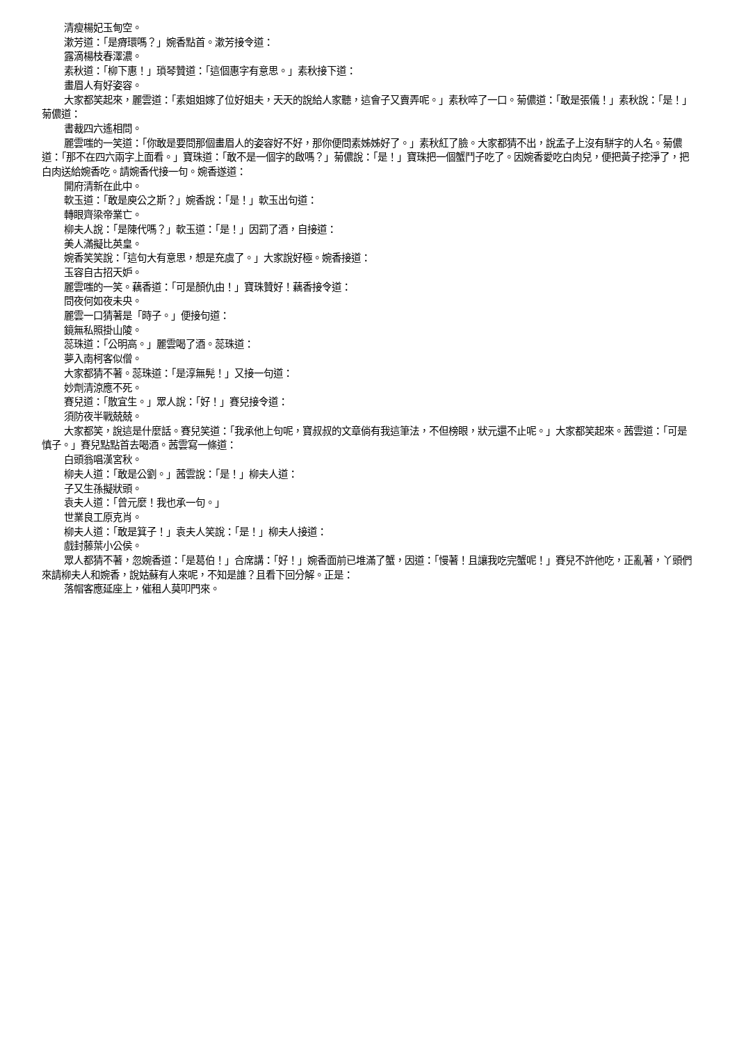清瘦楊妃玉甸空。
漱芳道：「是瘠環嗎？」婉香點首。漱芳接令道：
露滴楊枝春澤濃。
素秋道：「柳下惠！」瑣琴贊道：「這個惠字有意思。」素秋接下道：
畫眉人有好姿容。
大家都笑起來，麗雲道：「素姐姐嫁了位好姐夫，天天的說給人家聽，這會子又賣弄呢。」素秋啐了一口。菊儂道：「敢是張儀！」素秋說：「是！」菊儂道：
書裁四六遙相問。
麗雲嗤的一笑道：「你敢是要問那個畫眉人的姿容好不好，那你便問素姊姊好了。」素秋紅了臉。大家都猜不出，說孟子上沒有駢字的人名。菊儂道：「那不在四六兩字上面看。」寶珠道：「敢不是一個字的啟嗎？」菊儂說：「是！」寶珠把一個蟹鬥子吃了。因婉香愛吃白肉兒，便把黃子挖淨了，把白肉送給婉香吃。請婉香代接一句。婉香遂道：
開府清新在此中。
軟玉道：「敢是庾公之斯？」婉香說：「是！」軟玉出句道：
轉眼齊梁帝業亡。
柳夫人說：「是陳代嗎？」軟玉道：「是！」因罰了酒，自接道：
美人滿擬比英皇。
婉香笑笑說：「這句大有意思，想是充虞了。」大家說好極。婉香接道：
玉容自古招天妒。
麗雲嗤的一笑。藕香道：「可是顏仇由！」寶珠贊好！藕香接令道：
問夜何如夜未央。
麗雲一口猜著是「時子。」便接句道：
鏡無私照掛山陵。
蕊珠道：「公明高。」麗雲喝了酒。蕊珠道：
夢入南柯客似僧。
大家都猜不著。蕊珠道：「是淳無髡！」又接一句道：
妙劑清涼應不死。
賽兒道：「散宜生。」眾人說：「好！」賽兒接令道：
須防夜半戰兢兢。
大家都笑，說這是什麼話。賽兒笑道：「我承他上句呢，寶叔叔的文章倘有我這筆法，不但榜眼，狀元還不止呢。」大家都笑起來。茜雲道：「可是慎子。」賽兒點點首去喝酒。茜雲寫一條道：
白頭翁唱漢宮秋。
柳夫人道：「敢是公劉。」茜雲說：「是！」柳夫人道：
子又生孫擬狀頭。
袁夫人道：「曾元麼！我也承一句。」
世業良工原克肖。
柳夫人道：「敢是箕子！」袁夫人笑說：「是！」柳夫人接道：
戲封藤葉小公侯。
眾人都猜不著，忽婉香道：「是葛伯！」合席講：「好！」婉香面前已堆滿了蟹，因道：「慢著！且讓我吃完蟹呢！」賽兒不許他吃，正亂著，丫頭們來請柳夫人和婉香，說姑蘇有人來呢，不知是誰？且看下回分解。正是：
落帽客應延座上，催租人莫叩門來。